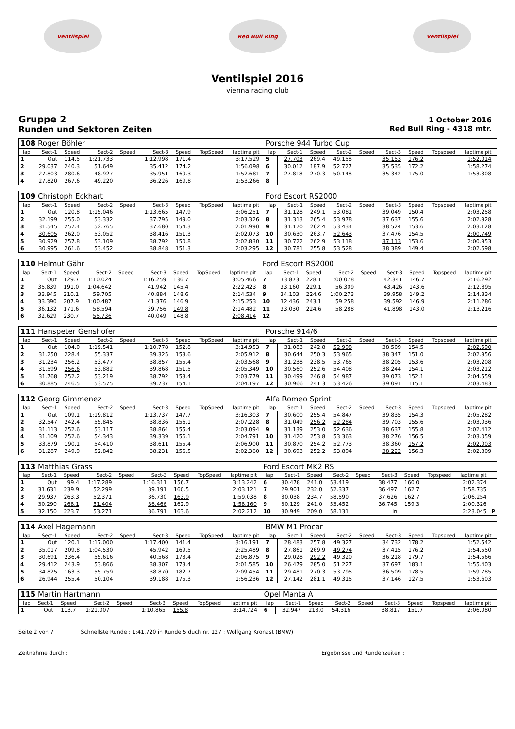Ventilspiel Red Bull Ring Ventilspiel
Ventilspiel 2016
vienna racing club
Gruppe 2
Runden und Sektoren Zeiten
1 October 2016
Red Bull Ring - 4318 mtr.
| 108 Roger Böhler | | | | | | | | | | Porsche 944 Turbo Cup | | | | | | | | | |
| lap | Sect-1 | Speed | Sect-2 | Speed | Sect-3 | Speed | TopSpeed | laptime pit | | lap | Sect-1 | Speed | Sect-2 | Speed | Sect-3 | Speed | Topspeed | laptime pit | |
| 1 | Out | 114.5 | 1:21.733 | | 1:12.998 | 171.4 | | 3:17.529 | | 5 | 27.703 | 269.4 | 49.158 | | 35.153 | 176.2 | | 1:52.014 | |
| 2 | 29.037 | 240.3 | 51.649 | | 35.412 | 174.2 | | 1:56.098 | | 6 | 30.012 | 187.9 | 52.727 | | 35.535 | 172.2 | | 1:58.274 | |
| 3 | 27.803 | 280.6 | 48.927 | | 35.951 | 169.3 | | 1:52.681 | | 7 | 27.818 | 270.3 | 50.148 | | 35.342 | 175.0 | | 1:53.308 | |
| 4 | 27.820 | 267.6 | 49.220 | | 36.226 | 169.8 | | 1:53.266 | | 8 | | | | | | | | | |
| 109 Christoph Eckhart | | | | | | | | | | Ford Escort RS2000 | | | | | | | | | |
| lap | Sect-1 | Speed | Sect-2 | Speed | Sect-3 | Speed | TopSpeed | laptime pit | | lap | Sect-1 | Speed | Sect-2 | Speed | Sect-3 | Speed | Topspeed | laptime pit | |
| 1 | Out | 120.8 | 1:15.046 | | 1:13.665 | 147.9 | | 3:06.251 | | 7 | 31.128 | 249.1 | 53.081 | | 39.049 | 150.4 | | 2:03.258 | |
| 2 | 32.199 | 255.0 | 53.332 | | 37.795 | 149.0 | | 2:03.326 | | 8 | 31.313 | 265.4 | 53.978 | | 37.637 | 155.6 | | 2:02.928 | |
| 3 | 31.545 | 257.4 | 52.765 | | 37.680 | 154.3 | | 2:01.990 | | 9 | 31.170 | 262.4 | 53.434 | | 38.524 | 153.6 | | 2:03.128 | |
| 4 | 30.605 | 262.0 | 53.052 | | 38.416 | 151.3 | | 2:02.073 | | 10 | 30.630 | 263.7 | 52.643 | | 37.476 | 154.5 | | 2:00.749 | |
| 5 | 30.929 | 257.8 | 53.109 | | 38.792 | 150.8 | | 2:02.830 | | 11 | 30.722 | 262.9 | 53.118 | | 37.113 | 153.6 | | 2:00.953 | |
| 6 | 30.995 | 261.6 | 53.452 | | 38.848 | 151.3 | | 2:03.295 | | 12 | 30.781 | 255.8 | 53.528 | | 38.389 | 149.4 | | 2:02.698 | |
| 110 Helmut Gähr | | | | | | | | | | Ford Escort RS2000 | | | | | | | | | |
| lap | Sect-1 | Speed | Sect-2 | Speed | Sect-3 | Speed | TopSpeed | laptime pit | | lap | Sect-1 | Speed | Sect-2 | Speed | Sect-3 | Speed | Topspeed | laptime pit | |
| 1 | Out | 129.7 | 1:10.024 | | 1:16.259 | 136.7 | | 3:05.466 | | 7 | 33.873 | 228.1 | 1:00.078 | | 42.341 | 146.7 | | 2:16.292 | |
| 2 | 35.839 | 191.0 | 1:04.642 | | 41.942 | 145.4 | | 2:22.423 | | 8 | 33.160 | 229.1 | 56.309 | | 43.426 | 143.6 | | 2:12.895 | |
| 3 | 33.945 | 210.1 | 59.705 | | 40.884 | 148.6 | | 2:14.534 | | 9 | 34.103 | 224.6 | 1:00.273 | | 39.958 | 149.2 | | 2:14.334 | |
| 4 | 33.390 | 207.9 | 1:00.487 | | 41.376 | 146.9 | | 2:15.253 | | 10 | 32.436 | 243.1 | 59.258 | | 39.592 | 146.9 | | 2:11.286 | |
| 5 | 36.132 | 171.6 | 58.594 | | 39.756 | 149.8 | | 2:14.482 | | 11 | 33.030 | 224.6 | 58.288 | | 41.898 | 143.0 | | 2:13.216 | |
| 6 | 32.629 | 230.7 | 55.736 | | 40.049 | 148.8 | | 2:08.414 | | 12 | | | | | | | | | |
| 111 Hanspeter Genshofer | | | | | | | | | | Porsche 914/6 | | | | | | | | | |
| lap | Sect-1 | Speed | Sect-2 | Speed | Sect-3 | Speed | TopSpeed | laptime pit | | lap | Sect-1 | Speed | Sect-2 | Speed | Sect-3 | Speed | Topspeed | laptime pit | |
| 1 | Out | 104.0 | 1:19.541 | | 1:10.778 | 152.8 | | 3:14.953 | | 7 | 31.083 | 242.8 | 52.998 | | 38.509 | 154.5 | | 2:02.590 | |
| 2 | 31.250 | 228.4 | 55.337 | | 39.325 | 153.6 | | 2:05.912 | | 8 | 30.644 | 250.3 | 53.965 | | 38.347 | 151.0 | | 2:02.956 | |
| 3 | 31.234 | 256.2 | 53.477 | | 38.857 | 155.4 | | 2:03.568 | | 9 | 31.238 | 238.5 | 53.765 | | 38.205 | 153.6 | | 2:03.208 | |
| 4 | 31.599 | 256.6 | 53.882 | | 39.868 | 151.5 | | 2:05.349 | | 10 | 30.560 | 252.6 | 54.408 | | 38.244 | 154.1 | | 2:03.212 | |
| 5 | 31.768 | 252.2 | 53.219 | | 38.792 | 153.4 | | 2:03.779 | | 11 | 30.499 | 246.8 | 54.987 | | 39.073 | 152.1 | | 2:04.559 | |
| 6 | 30.885 | 246.5 | 53.575 | | 39.737 | 154.1 | | 2:04.197 | | 12 | 30.966 | 241.3 | 53.426 | | 39.091 | 115.1 | | 2:03.483 | |
| 112 Georg Gimmenez | | | | | | | | | | Alfa Romeo Sprint | | | | | | | | | |
| lap | Sect-1 | Speed | Sect-2 | Speed | Sect-3 | Speed | TopSpeed | laptime pit | | lap | Sect-1 | Speed | Sect-2 | Speed | Sect-3 | Speed | Topspeed | laptime pit | |
| 1 | Out | 109.1 | 1:19.812 | | 1:13.737 | 147.7 | | 3:16.303 | | 7 | 30.600 | 255.4 | 54.847 | | 39.835 | 154.3 | | 2:05.282 | |
| 2 | 32.547 | 242.4 | 55.845 | | 38.836 | 156.1 | | 2:07.228 | | 8 | 31.049 | 256.2 | 52.284 | | 39.703 | 155.6 | | 2:03.036 | |
| 3 | 31.113 | 252.6 | 53.117 | | 38.864 | 155.4 | | 2:03.094 | | 9 | 31.139 | 253.0 | 52.636 | | 38.637 | 155.8 | | 2:02.412 | |
| 4 | 31.109 | 252.6 | 54.343 | | 39.339 | 156.1 | | 2:04.791 | | 10 | 31.420 | 253.8 | 53.363 | | 38.276 | 156.5 | | 2:03.059 | |
| 5 | 33.879 | 190.1 | 54.410 | | 38.611 | 155.4 | | 2:06.900 | | 11 | 30.870 | 254.2 | 52.773 | | 38.360 | 157.2 | | 2:02.003 | |
| 6 | 31.287 | 249.9 | 52.842 | | 38.231 | 156.5 | | 2:02.360 | | 12 | 30.693 | 252.2 | 53.894 | | 38.222 | 156.3 | | 2:02.809 | |
| 113 Matthias Grass | | | | | | | | | | Ford Escort MK2 RS | | | | | | | | | |
| lap | Sect-1 | Speed | Sect-2 | Speed | Sect-3 | Speed | TopSpeed | laptime pit | | lap | Sect-1 | Speed | Sect-2 | Speed | Sect-3 | Speed | Topspeed | laptime pit | |
| 1 | Out | 99.4 | 1:17.289 | | 1:16.311 | 156.7 | | 3:13.242 | | 6 | 30.478 | 241.0 | 53.419 | | 38.477 | 160.0 | | 2:02.374 | |
| 2 | 31.631 | 239.9 | 52.299 | | 39.191 | 160.5 | | 2:03.121 | | 7 | 29.901 | 232.0 | 52.337 | | 36.497 | 162.7 | | 1:58.735 | |
| 3 | 29.937 | 263.3 | 52.371 | | 36.730 | 163.9 | | 1:59.038 | | 8 | 30.038 | 234.7 | 58.590 | | 37.626 | 162.7 | | 2:06.254 | |
| 4 | 30.290 | 268.1 | 51.404 | | 36.466 | 162.9 | | 1:58.160 | | 9 | 30.129 | 241.0 | 53.452 | | 36.745 | 159.3 | | 2:00.326 | |
| 5 | 32.150 | 223.7 | 53.271 | | 36.791 | 163.6 | | 2:02.212 | | 10 | 30.949 | 209.0 | 58.131 | | In | | | 2:23.045 | P |
| 114 Axel Hagemann | | | | | | | | | | BMW M1 Procar | | | | | | | | | |
| lap | Sect-1 | Speed | Sect-2 | Speed | Sect-3 | Speed | TopSpeed | laptime pit | | lap | Sect-1 | Speed | Sect-2 | Speed | Sect-3 | Speed | Topspeed | laptime pit | |
| 1 | Out | 120.1 | 1:17.000 | | 1:17.400 | 141.4 | | 3:16.191 | | 7 | 28.483 | 257.8 | 49.327 | | 34.732 | 178.2 | | 1:52.542 | |
| 2 | 35.017 | 209.8 | 1:04.530 | | 45.942 | 169.5 | | 2:25.489 | | 8 | 27.861 | 269.9 | 49.274 | | 37.415 | 176.2 | | 1:54.550 | |
| 3 | 30.691 | 236.4 | 55.616 | | 40.568 | 173.4 | | 2:06.875 | | 9 | 29.028 | 292.2 | 49.320 | | 36.218 | 179.7 | | 1:54.566 | |
| 4 | 29.412 | 243.9 | 53.866 | | 38.307 | 173.4 | | 2:01.585 | | 10 | 26.479 | 285.0 | 51.227 | | 37.697 | 183.1 | | 1:55.403 | |
| 5 | 34.825 | 163.3 | 55.759 | | 38.870 | 182.7 | | 2:09.454 | | 11 | 29.481 | 270.3 | 53.795 | | 36.509 | 178.5 | | 1:59.785 | |
| 6 | 26.944 | 255.4 | 50.104 | | 39.188 | 175.3 | | 1:56.236 | | 12 | 27.142 | 281.1 | 49.315 | | 37.146 | 127.5 | | 1:53.603 | |
| 115 Martin Hartmann | | | | | | | | | | Opel Manta A | | | | | | | | | |
| lap | Sect-1 | Speed | Sect-2 | Speed | Sect-3 | Speed | TopSpeed | laptime pit | | lap | Sect-1 | Speed | Sect-2 | Speed | Sect-3 | Speed | Topspeed | laptime pit | |
| 1 | Out | 113.7 | 1:21.007 | | 1:10.865 | 155.8 | | 3:14.724 | | 6 | 32.947 | 218.0 | 54.316 | | 38.817 | 151.7 | | 2:06.080 | |
Seite 2 von 7 Schnellste Runde : 1:41.720 in Runde 5 duch nr. 127 : Wolfgang Kronast (BMW)
Zeitnahme durch : Ergebnisse und Rundenzeiten :